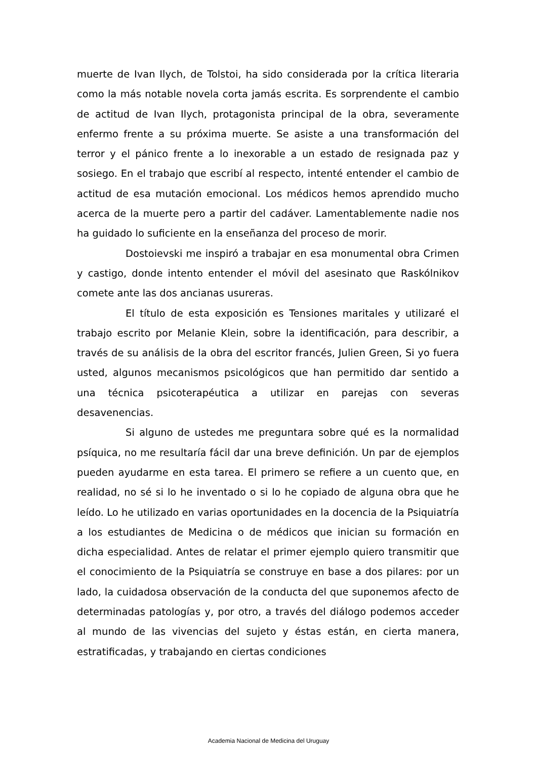muerte de Ivan Ilych, de Tolstoi, ha sido considerada por la crítica literaria como la más notable novela corta jamás escrita. Es sorprendente el cambio de actitud de Ivan Ilych, protagonista principal de la obra, severamente enfermo frente a su próxima muerte. Se asiste a una transformación del terror y el pánico frente a lo inexorable a un estado de resignada paz y sosiego. En el trabajo que escribí al respecto, intenté entender el cambio de actitud de esa mutación emocional. Los médicos hemos aprendido mucho acerca de la muerte pero a partir del cadáver. Lamentablemente nadie nos ha guidado lo suficiente en la enseñanza del proceso de morir.
Dostoievski me inspiró a trabajar en esa monumental obra Crimen y castigo, donde intento entender el móvil del asesinato que Raskólnikov comete ante las dos ancianas usureras.
El título de esta exposición es Tensiones maritales y utilizaré el trabajo escrito por Melanie Klein, sobre la identificación, para describir, a través de su análisis de la obra del escritor francés, Julien Green, Si yo fuera usted, algunos mecanismos psicológicos que han permitido dar sentido a una técnica psicoterapéutica a utilizar en parejas con severas desavenencias.
Si alguno de ustedes me preguntara sobre qué es la normalidad psíquica, no me resultaría fácil dar una breve definición. Un par de ejemplos pueden ayudarme en esta tarea. El primero se refiere a un cuento que, en realidad, no sé si lo he inventado o si lo he copiado de alguna obra que he leído. Lo he utilizado en varias oportunidades en la docencia de la Psiquiatría a los estudiantes de Medicina o de médicos que inician su formación en dicha especialidad. Antes de relatar el primer ejemplo quiero transmitir que el conocimiento de la Psiquiatría se construye en base a dos pilares: por un lado, la cuidadosa observación de la conducta del que suponemos afecto de determinadas patologías y, por otro, a través del diálogo podemos acceder al mundo de las vivencias del sujeto y éstas están, en cierta manera, estratificadas, y trabajando en ciertas condiciones
Academia Nacional de Medicina del Uruguay